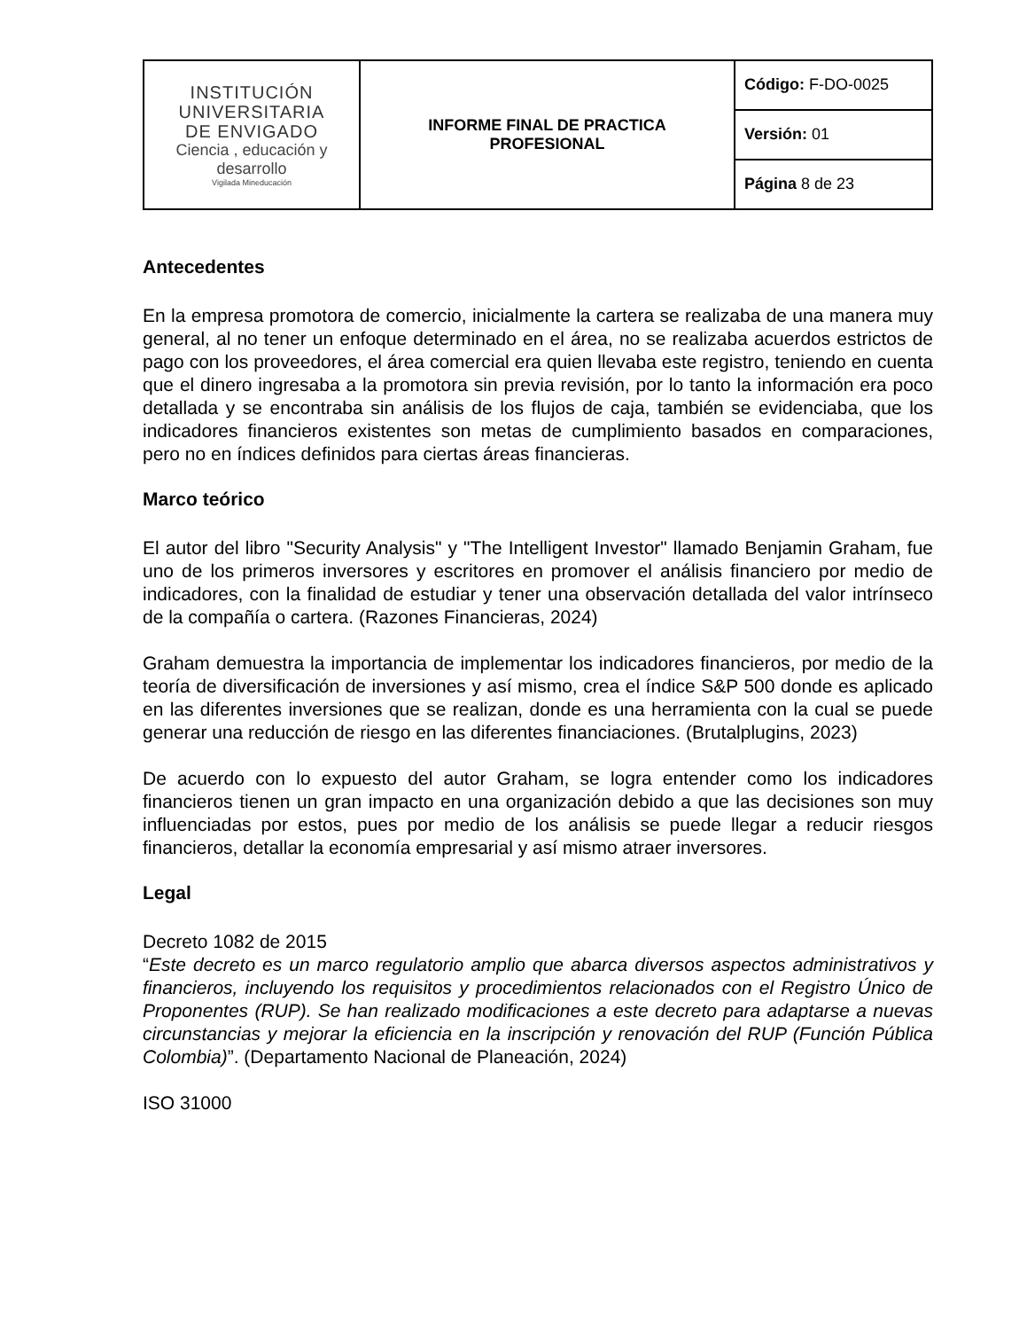| INSTITUCIÓN UNIVERSITARIA DE ENVIGADO Ciencia , educación y desarrollo Vigilada Mineducación | INFORME FINAL DE PRACTICA PROFESIONAL | Código: F-DO-0025 |
| | | Versión: 01 |
| | | Página 8 de 23 |
Antecedentes
En la empresa promotora de comercio, inicialmente la cartera se realizaba de una manera muy general, al no tener un enfoque determinado en el área, no se realizaba acuerdos estrictos de pago con los proveedores, el área comercial era quien llevaba este registro, teniendo en cuenta que el dinero ingresaba a la promotora sin previa revisión, por lo tanto la información era poco detallada y se encontraba sin análisis de los flujos de caja, también se evidenciaba, que los indicadores financieros existentes son metas de cumplimiento basados en comparaciones, pero no en índices definidos para ciertas áreas financieras.
Marco teórico
El autor del libro "Security Analysis" y "The Intelligent Investor" llamado Benjamin Graham, fue uno de los primeros inversores y escritores en promover el análisis financiero por medio de indicadores, con la finalidad de estudiar y tener una observación detallada del valor intrínseco de la compañía o cartera. (Razones Financieras, 2024)
Graham demuestra la importancia de implementar los indicadores financieros, por medio de la teoría de diversificación de inversiones y así mismo, crea el índice S&P 500 donde es aplicado en las diferentes inversiones que se realizan, donde es una herramienta con la cual se puede generar una reducción de riesgo en las diferentes financiaciones. (Brutalplugins, 2023)
De acuerdo con lo expuesto del autor Graham, se logra entender como los indicadores financieros tienen un gran impacto en una organización debido a que las decisiones son muy influenciadas por estos, pues por medio de los análisis se puede llegar a reducir riesgos financieros, detallar la economía empresarial y así mismo atraer inversores.
Legal
Decreto 1082 de 2015
“Este decreto es un marco regulatorio amplio que abarca diversos aspectos administrativos y financieros, incluyendo los requisitos y procedimientos relacionados con el Registro Único de Proponentes (RUP). Se han realizado modificaciones a este decreto para adaptarse a nuevas circunstancias y mejorar la eficiencia en la inscripción y renovación del RUP (Función Pública Colombia)”. (Departamento Nacional de Planeación, 2024)
ISO 31000